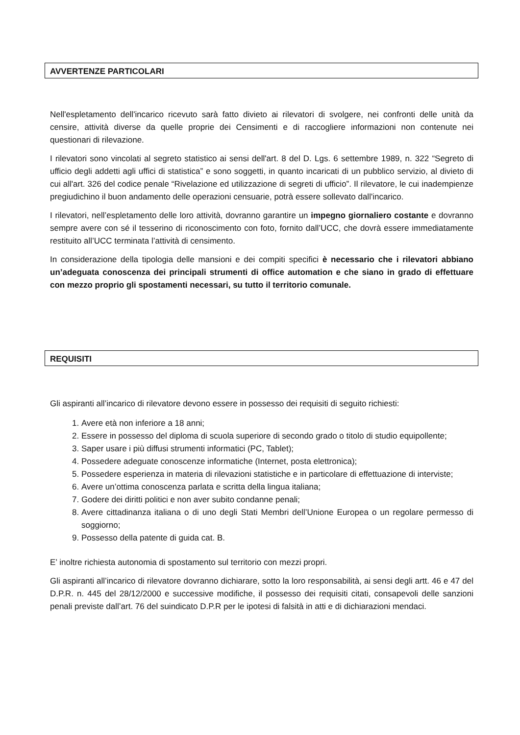AVVERTENZE PARTICOLARI
Nell'espletamento dell'incarico ricevuto sarà fatto divieto ai rilevatori di svolgere, nei confronti delle unità da censire, attività diverse da quelle proprie dei Censimenti e di raccogliere informazioni non contenute nei questionari di rilevazione.
I rilevatori sono vincolati al segreto statistico ai sensi dell'art. 8 del D. Lgs. 6 settembre 1989, n. 322 “Segreto di ufficio degli addetti agli uffici di statistica” e sono soggetti, in quanto incaricati di un pubblico servizio, al divieto di cui all'art. 326 del codice penale “Rivelazione ed utilizzazione di segreti di ufficio”. Il rilevatore, le cui inadempienze pregiudichino il buon andamento delle operazioni censuarie, potrà essere sollevato dall'incarico.
I rilevatori, nell’espletamento delle loro attività, dovranno garantire un impegno giornaliero costante e dovranno sempre avere con sé il tesserino di riconoscimento con foto, fornito dall’UCC, che dovrà essere immediatamente restituito all’UCC terminata l’attività di censimento.
In considerazione della tipologia delle mansioni e dei compiti specifici è necessario che i rilevatori abbiano un’adeguata conoscenza dei principali strumenti di office automation e che siano in grado di effettuare con mezzo proprio gli spostamenti necessari, su tutto il territorio comunale.
REQUISITI
Gli aspiranti all’incarico di rilevatore devono essere in possesso dei requisiti di seguito richiesti:
1. Avere età non inferiore a 18 anni;
2. Essere in possesso del diploma di scuola superiore di secondo grado o titolo di studio equipollente;
3. Saper usare i più diffusi strumenti informatici (PC, Tablet);
4. Possedere adeguate conoscenze informatiche (Internet, posta elettronica);
5. Possedere esperienza in materia di rilevazioni statistiche e in particolare di effettuazione di interviste;
6. Avere un’ottima conoscenza parlata e scritta della lingua italiana;
7. Godere dei diritti politici e non aver subito condanne penali;
8. Avere cittadinanza italiana o di uno degli Stati Membri dell’Unione Europea o un regolare permesso di soggiorno;
9. Possesso della patente di guida cat. B.
E’ inoltre richiesta autonomia di spostamento sul territorio con mezzi propri.
Gli aspiranti all’incarico di rilevatore dovranno dichiarare, sotto la loro responsabilità, ai sensi degli artt. 46 e 47 del D.P.R. n. 445 del 28/12/2000 e successive modifiche, il possesso dei requisiti citati, consapevoli delle sanzioni penali previste dall’art. 76 del suindicato D.P.R per le ipotesi di falsità in atti e di dichiarazioni mendaci.